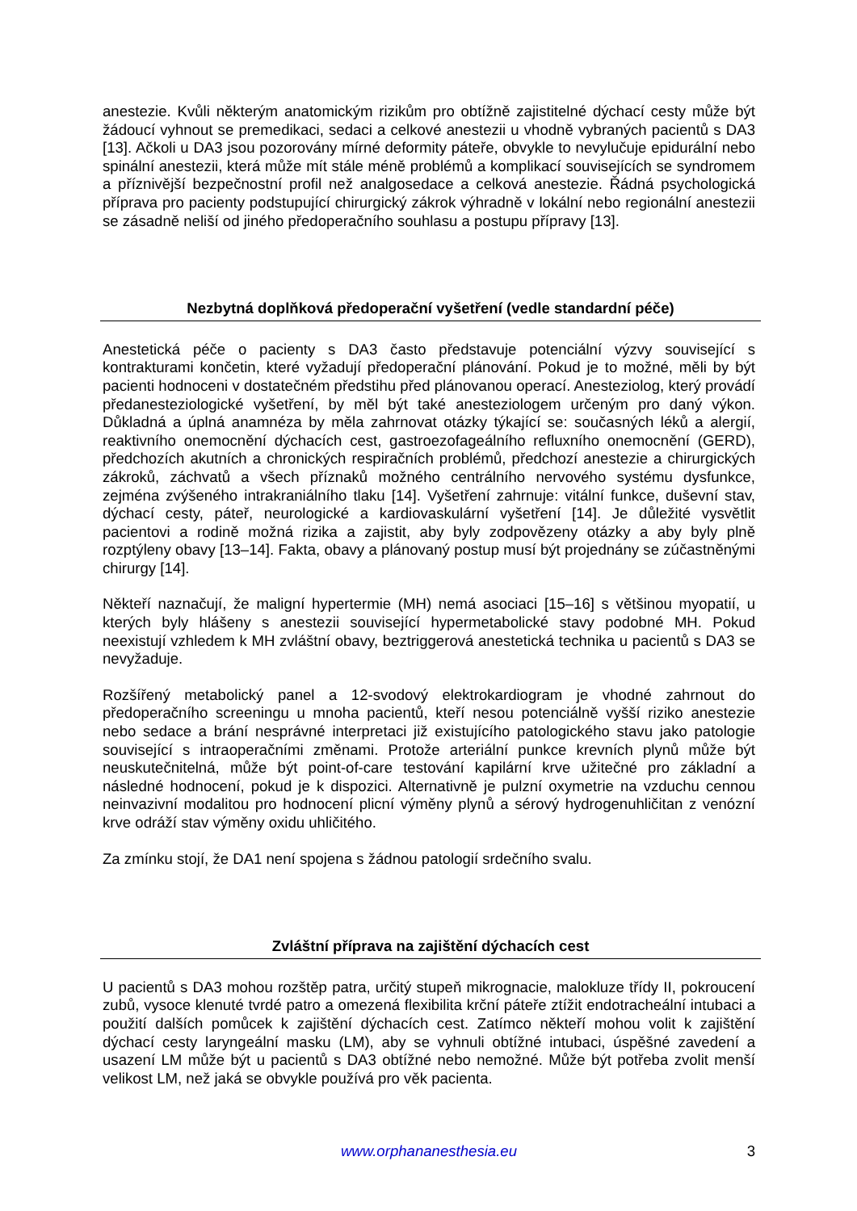anestezie. Kvůli některým anatomickým rizikům pro obtížně zajistitelné dýchací cesty může být žádoucí vyhnout se premedikaci, sedaci a celkové anestezii u vhodně vybraných pacientů s DA3 [13]. Ačkoli u DA3 jsou pozorovány mírné deformity páteře, obvykle to nevylučuje epidurální nebo spinální anestezii, která může mít stále méně problémů a komplikací souvisejících se syndromem a příznivější bezpečnostní profil než analgosedace a celková anestezie. Řádná psychologická příprava pro pacienty podstupující chirurgický zákrok výhradně v lokální nebo regionální anestezii se zásadně neliší od jiného předoperačního souhlasu a postupu přípravy [13].
Nezbytná doplňková předoperační vyšetření (vedle standardní péče)
Anestetická péče o pacienty s DA3 často představuje potenciální výzvy související s kontrakturami končetin, které vyžadují předoperační plánování. Pokud je to možné, měli by být pacienti hodnoceni v dostatečném předstihu před plánovanou operací. Anesteziolog, který provádí předanesteziologické vyšetření, by měl být také anesteziologem určeným pro daný výkon. Důkladná a úplná anamnéza by měla zahrnovat otázky týkající se: současných léků a alergií, reaktivního onemocnění dýchacích cest, gastroezofageálního refluxního onemocnění (GERD), předchozích akutních a chronických respiračních problémů, předchozí anestezie a chirurgických zákroků, záchvatů a všech příznaků možného centrálního nervového systému dysfunkce, zejména zvýšeného intrakraniálního tlaku [14]. Vyšetření zahrnuje: vitální funkce, duševní stav, dýchací cesty, páteř, neurologické a kardiovaskulární vyšetření [14]. Je důležité vysvětlit pacientovi a rodině možná rizika a zajistit, aby byly zodpovězeny otázky a aby byly plně rozptýleny obavy [13–14]. Fakta, obavy a plánovaný postup musí být projednány se zúčastněnými chirurgy [14].
Někteří naznačují, že maligní hypertermie (MH) nemá asociaci [15–16] s většinou myopatií, u kterých byly hlášeny s anestezii související hypermetabolické stavy podobné MH. Pokud neexistují vzhledem k MH zvláštní obavy, beztriggerová anestetická technika u pacientů s DA3 se nevyžaduje.
Rozšířený metabolický panel a 12-svodový elektrokardiogram je vhodné zahrnout do předoperačního screeningu u mnoha pacientů, kteří nesou potenciálně vyšší riziko anestezie nebo sedace a brání nesprávné interpretaci již existujícího patologického stavu jako patologie související s intraoperačními změnami. Protože arteriální punkce krevních plynů může být neuskutečnitelná, může být point-of-care testování kapilární krve užitečné pro základní a následné hodnocení, pokud je k dispozici. Alternativně je pulzní oxymetrie na vzduchu cennou neinvazivní modalitou pro hodnocení plicní výměny plynů a sérový hydrogenuhličitan z venózní krve odráží stav výměny oxidu uhličitého.
Za zmínku stojí, že DA1 není spojena s žádnou patologií srdečního svalu.
Zvláštní příprava na zajištění dýchacích cest
U pacientů s DA3 mohou rozštěp patra, určitý stupeň mikrognacie, malokluze třídy II, pokroucení zubů, vysoce klenuté tvrdé patro a omezená flexibilita krční páteře ztížit endotracheální intubaci a použití dalších pomůcek k zajištění dýchacích cest. Zatímco někteří mohou volit k zajištění dýchací cesty laryngeální masku (LM), aby se vyhnuli obtížné intubaci, úspěšné zavedení a usazení LM může být u pacientů s DA3 obtížné nebo nemožné. Může být potřeba zvolit menší velikost LM, než jaká se obvykle používá pro věk pacienta.
www.orphananesthesia.eu 3